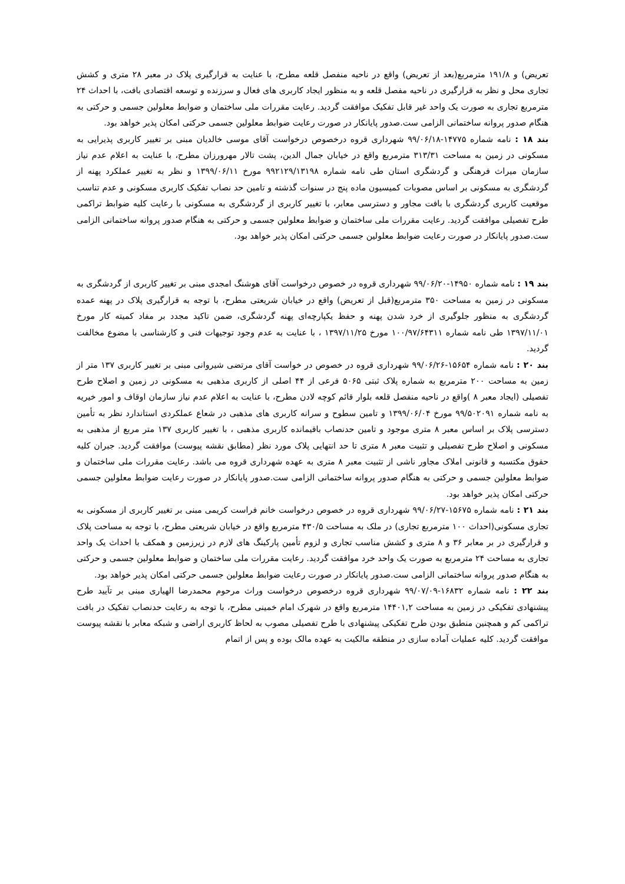تعریض) و ۱۹۱/۸ مترمربع(بعد از تعریض) واقع در ناحیه منفصل قلعه مطرح، با عنایت به قرارگیری پلاک در معبر ۲۸ متری و کشش تجاری محل و نظر به قرارگیری در ناحیه مفصل قلعه و به منظور ایجاد کاربری های فعال و سرزنده و توسعه اقتصادی بافت، با احداث ۲۴ مترمربع تجاری به صورت یک واحد غیر قابل تفکیک موافقت گردید. رعایت مقررات ملی ساختمان و ضوابط معلولین جسمی و حرکتی به هنگام صدور پروانه ساختمانی الزامی ست.صدور پایانکار در صورت رعایت ضوابط معلولین جسمی حرکتی امکان پذیر خواهد بود.
بند ۱۸ : نامه شماره ۱۴۷۷۵-۹۹/۰۶/۱۸ شهرداری قروه درخصوص درخواست آقای موسی خالدیان مبنی بر تغییر کاربری پذیرایی به مسکونی در زمین به مساحت ۳۱۳/۳۱ مترمربع واقع در خیابان جمال الدین، پشت تالار مهرورزان مطرح، با عنایت به اعلام عدم نیاز سازمان میراث فرهنگی و گردشگری استان طی نامه شماره ۹۹۲۱۲۹/۱۳۱۹۸ مورخ ۱۳۹۹/۰۶/۱۱ و نظر به تغییر عملکرد پهنه از گردشگری به مسکونی بر اساس مصوبات کمیسیون ماده پنج در سنوات گذشته و تامین حد نصاب تفکیک کاربری مسکونی و عدم تناسب موقعیت کاربری گردشگری با بافت مجاور و دسترسی معابر، با تغییر کاربری از گردشگری به مسکونی با رعایت کلیه ضوابط تراکمی طرح تفصیلی موافقت گردید. رعایت مقررات ملی ساختمان و ضوابط معلولین جسمی و حرکتی به هنگام صدور پروانه ساختمانی الزامی ست.صدور پایانکار در صورت رعایت ضوابط معلولین جسمی حرکتی امکان پذیر خواهد بود.
بند ۱۹ : نامه شماره ۱۴۹۵۰-۹۹/۰۶/۲۰ شهرداری قروه در خصوص درخواست آقای هوشنگ امجدی مبنی بر تغییر کاربری از گردشگری به مسکونی در زمین به مساحت ۳۵۰ مترمربع(قبل از تعریض) واقع در خیابان شریعتی مطرح، با توجه به قرارگیری پلاک در پهنه عمده گردشگری به منظور جلوگیری از خرد شدن پهنه و حفظ یکپارچه‌ای پهنه گردشگری، ضمن تاکید مجدد بر مفاد کمیته کار مورخ ۱۳۹۷/۱۱/۰۱ طی نامه شماره ۱۰۰/۹۷/۶۴۳۱۱ مورخ ۱۳۹۷/۱۱/۲۵ ، با عنایت به عدم وجود توجیهات فنی و کارشناسی با مضوع مخالفت گردید.
بند ۲۰ : نامه شماره ۱۵۶۵۴-۹۹/۰۶/۲۶ شهرداری قروه در خصوص در خواست آقای مرتضی شیروانی مبنی بر تغییر کاربری ۱۳۷ متر از زمین به مساحت ۲۰۰ مترمربع به شماره پلاک ثبتی ۵۰۶۵ فرعی از ۴۴ اصلی از کاربری مذهبی به مسکونی در زمین و اصلاح طرح تفصیلی (ایجاد معبر ۸ )واقع در ناحیه منفصل قلعه بلوار قائم کوچه لادن مطرح، با عنایت به اعلام عدم نیاز سازمان اوقاف و امور خیریه به نامه شماره ۹۹/۵۰۲۰۹۱ مورخ ۱۳۹۹/۰۶/۰۴ و تامین سطوح و سرانه کاربری های مذهبی در شعاع عملکردی استاندارد نظر به تأمین دسترسی پلاک بر اساس معبر ۸ متری موجود و تامین حدنصاب باقیمانده کاربری مذهبی ، با تغییر کاربری ۱۳۷ متر مربع از مذهبی به مسکونی و اصلاح طرح تفصیلی و تثبیت معبر ۸ متری تا حد انتهایی پلاک مورد نظر (مطابق نقشه پیوست) موافقت گردید. جبران کلیه حقوق مکتسبه و قانونی املاک مجاور ناشی از تثبیت معبر ۸ متری به عهده شهرداری قروه می باشد. رعایت مقررات ملی ساختمان و ضوابط معلولین جسمی و حرکتی به هنگام صدور پروانه ساختمانی الزامی ست.صدور پایانکار در صورت رعایت ضوابط معلولین جسمی حرکتی امکان پذیر خواهد بود.
بند ۲۱ : نامه شماره ۱۵۶۷۵-۹۹/۰۶/۲۷ شهرداری قروه در خصوص درخواست خانم فراست کریمی مبنی بر تغییر کاربری از مسکونی به تجاری مسکونی(احداث ۱۰۰ مترمربع تجاری) در ملک به مساحت ۴۳۰/۵ مترمربع واقع در خیابان شریعتی مطرح، با توجه به مساحت پلاک و قرارگیری در بر معابر ۳۶ و ۸ متری و کشش مناسب تجاری و لزوم تأمین پارکینگ های لازم در زیرزمین و همکف با احداث یک واحد تجاری به مساحت ۲۴ مترمربع به صورت یک واحد خرد موافقت گردید. رعایت مقررات ملی ساختمان و ضوابط معلولین جسمی و حرکتی به هنگام صدور پروانه ساختمانی الزامی ست.صدور پایانکار در صورت رعایت ضوابط معلولین جسمی حرکتی امکان پذیر خواهد بود.
بند ۲۲ : نامه شماره ۱۶۸۳۲-۹۹/۰۷/۰۹ شهرداری قروه درخصوص درخواست وراث مرحوم محمدرضا الهیاری مبنی بر تآیید طرح پیشنهادی تفکیکی در زمین به مساحت ۱۴۴۰۱,۲ مترمربع واقع در شهرک امام خمینی مطرح، با توجه به رعایت حدنصاب تفکیک در بافت تراکمی کم و همچنین منطبق بودن طرح تفکیکی پیشنهادی با طرح تفصیلی مصوب به لحاظ کاربری اراضی و شبکه معابر با نقشه پیوست موافقت گردید. کلیه عملیات آماده سازی در منطقه مالکیت به عهده مالک بوده و پس از اتمام